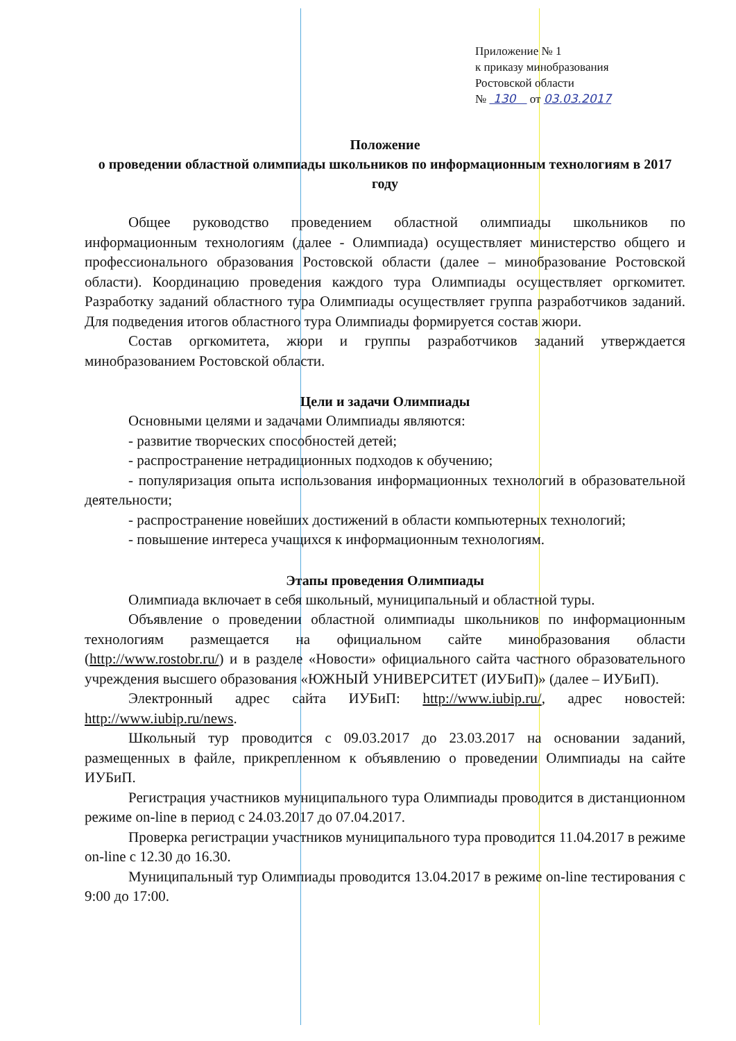Приложение № 1
к приказу минобразования
Ростовской области
№ 130 от 03.03.2017
Положение
о проведении областной олимпиады школьников по информационным технологиям в 2017 году
Общее руководство проведением областной олимпиады школьников по информационным технологиям (далее - Олимпиада) осуществляет министерство общего и профессионального образования Ростовской области (далее – минобразование Ростовской области). Координацию проведения каждого тура Олимпиады осуществляет оргкомитет. Разработку заданий областного тура Олимпиады осуществляет группа разработчиков заданий. Для подведения итогов областного тура Олимпиады формируется состав жюри.
Состав оргкомитета, жюри и группы разработчиков заданий утверждается минобразованием Ростовской области.
Цели и задачи Олимпиады
Основными целями и задачами Олимпиады являются:
- развитие творческих способностей детей;
- распространение нетрадиционных подходов к обучению;
- популяризация опыта использования информационных технологий в образовательной деятельности;
- распространение новейших достижений в области компьютерных технологий;
- повышение интереса учащихся к информационным технологиям.
Этапы проведения Олимпиады
Олимпиада включает в себя школьный, муниципальный и областной туры.
Объявление о проведении областной олимпиады школьников по информационным технологиям размещается на официальном сайте минобразования области (http://www.rostobr.ru/) и в разделе «Новости» официального сайта частного образовательного учреждения высшего образования «ЮЖНЫЙ УНИВЕРСИТЕТ (ИУБиП)» (далее – ИУБиП).
Электронный адрес сайта ИУБиП: http://www.iubip.ru/, адрес новостей: http://www.iubip.ru/news.
Школьный тур проводится с 09.03.2017 до 23.03.2017 на основании заданий, размещенных в файле, прикрепленном к объявлению о проведении Олимпиады на сайте ИУБиП.
Регистрация участников муниципального тура Олимпиады проводится в дистанционном режиме on-line в период с 24.03.2017 до 07.04.2017.
Проверка регистрации участников муниципального тура проводится 11.04.2017 в режиме on-line с 12.30 до 16.30.
Муниципальный тур Олимпиады проводится 13.04.2017 в режиме on-line тестирования с 9:00 до 17:00.